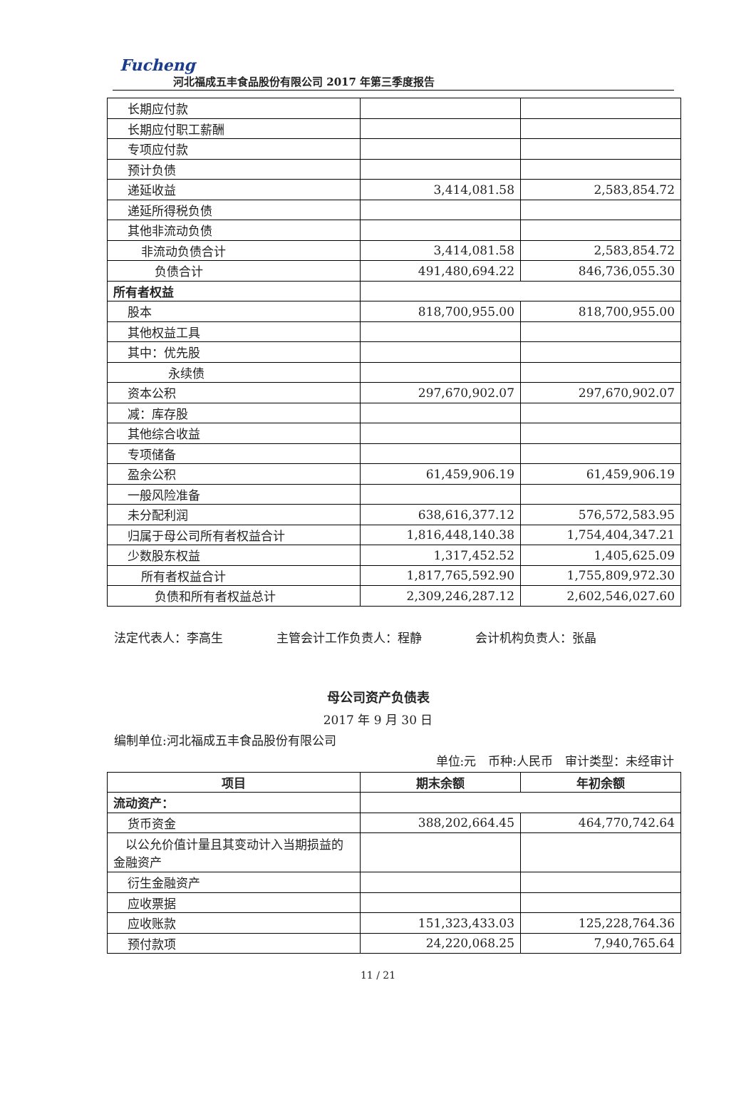Fucheng
河北福成五丰食品股份有限公司 2017 年第三季度报告
| 长期应付款 | | |
| 长期应付职工薪酬 | | |
| 专项应付款 | | |
| 预计负债 | | |
| 递延收益 | 3,414,081.58 | 2,583,854.72 |
| 递延所得税负债 | | |
| 其他非流动负债 | | |
| 非流动负债合计 | 3,414,081.58 | 2,583,854.72 |
| 负债合计 | 491,480,694.22 | 846,736,055.30 |
| 所有者权益 | | |
| 股本 | 818,700,955.00 | 818,700,955.00 |
| 其他权益工具 | | |
| 其中：优先股 | | |
| 永续债 | | |
| 资本公积 | 297,670,902.07 | 297,670,902.07 |
| 减：库存股 | | |
| 其他综合收益 | | |
| 专项储备 | | |
| 盈余公积 | 61,459,906.19 | 61,459,906.19 |
| 一般风险准备 | | |
| 未分配利润 | 638,616,377.12 | 576,572,583.95 |
| 归属于母公司所有者权益合计 | 1,816,448,140.38 | 1,754,404,347.21 |
| 少数股东权益 | 1,317,452.52 | 1,405,625.09 |
| 所有者权益合计 | 1,817,765,592.90 | 1,755,809,972.30 |
| 负债和所有者权益总计 | 2,309,246,287.12 | 2,602,546,027.60 |
法定代表人：李高生 主管会计工作负责人：程静 会计机构负责人：张晶
母公司资产负债表
2017 年 9 月 30 日
编制单位:河北福成五丰食品股份有限公司
单位:元　币种:人民币　审计类型：未经审计
| 项目 | 期末余额 | 年初余额 |
| --- | --- | --- |
| 流动资产： | | |
| 货币资金 | 388,202,664.45 | 464,770,742.64 |
| 以公允价值计量且其变动计入当期损益的金融资产 | | |
| 衍生金融资产 | | |
| 应收票据 | | |
| 应收账款 | 151,323,433.03 | 125,228,764.36 |
| 预付款项 | 24,220,068.25 | 7,940,765.64 |
11 / 21